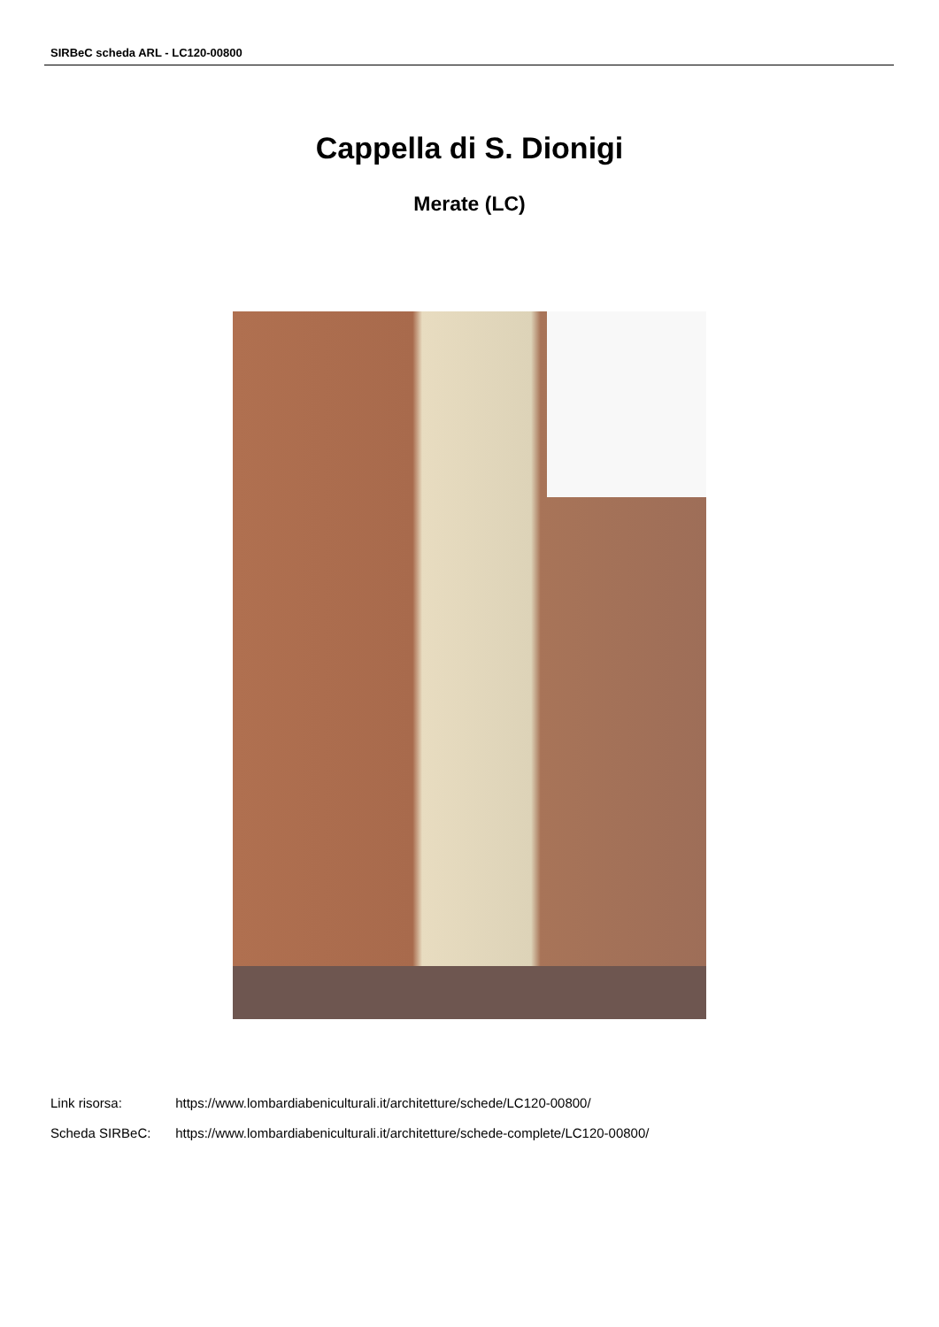SIRBeC scheda ARL - LC120-00800
Cappella di S. Dionigi
Merate (LC)
Link risorsa: https://www.lombardiabeniculturali.it/architetture/schede/LC120-00800/
Scheda SIRBeC: https://www.lombardiabeniculturali.it/architetture/schede-complete/LC120-00800/